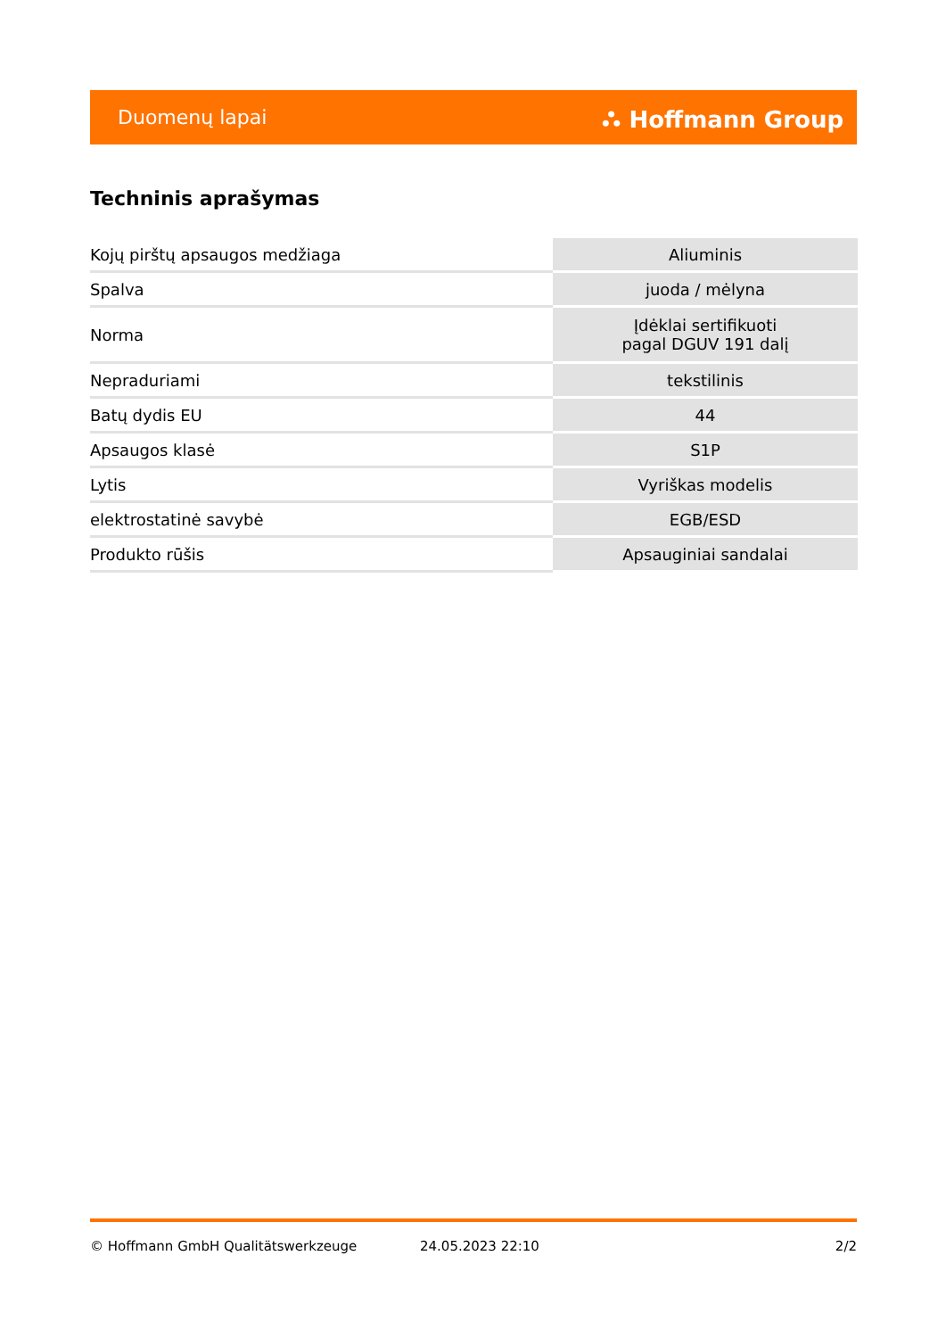Duomenų lapai ⛬ Hoffmann Group
Techninis aprašymas
| Kojų pirštų apsaugos medžiaga | Aliuminis |
| Spalva | juoda / mėlyna |
| Norma | Įdėklai sertifikuoti pagal DGUV 191 dalį |
| Nepraduriami | tekstilinis |
| Batų dydis EU | 44 |
| Apsaugos klasė | S1P |
| Lytis | Vyriškas modelis |
| elektrostatinė savybė | EGB/ESD |
| Produkto rūšis | Apsauginiai sandalai |
© Hoffmann GmbH Qualitätswerkzeuge 24.05.2023 22:10 2/2